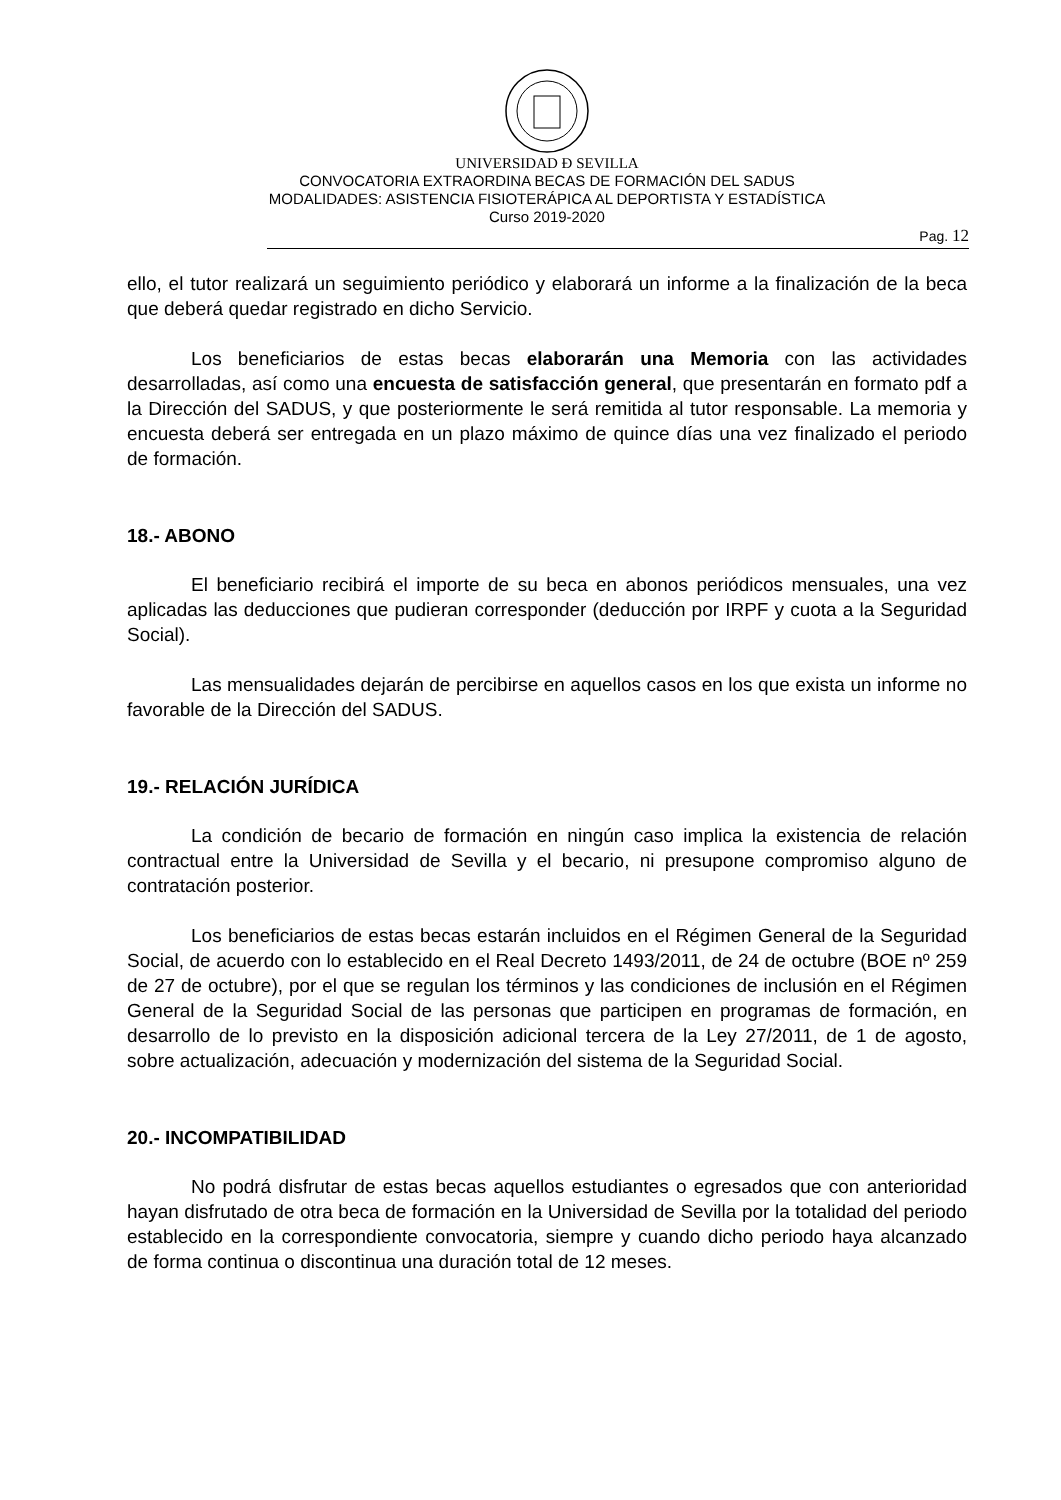UNIVERSIDAD Ð SEVILLA
CONVOCATORIA EXTRAORDINA BECAS DE FORMACIÓN DEL SADUS
MODALIDADES: ASISTENCIA FISIOTERÁPICA AL DEPORTISTA Y ESTADÍSTICA
Curso 2019-2020
Pag. 12
ello, el tutor realizará un seguimiento periódico y elaborará un informe a la finalización de la beca que deberá quedar registrado en dicho Servicio.
Los beneficiarios de estas becas elaborarán una Memoria con las actividades desarrolladas, así como una encuesta de satisfacción general, que presentarán en formato pdf a la Dirección del SADUS, y que posteriormente le será remitida al tutor responsable. La memoria y encuesta deberá ser entregada en un plazo máximo de quince días una vez finalizado el periodo de formación.
18.- ABONO
El beneficiario recibirá el importe de su beca en abonos periódicos mensuales, una vez aplicadas las deducciones que pudieran corresponder (deducción por IRPF y cuota a la Seguridad Social).
Las mensualidades dejarán de percibirse en aquellos casos en los que exista un informe no favorable de la Dirección del SADUS.
19.- RELACIÓN JURÍDICA
La condición de becario de formación en ningún caso implica la existencia de relación contractual entre la Universidad de Sevilla y el becario, ni presupone compromiso alguno de contratación posterior.
Los beneficiarios de estas becas estarán incluidos en el Régimen General de la Seguridad Social, de acuerdo con lo establecido en el Real Decreto 1493/2011, de 24 de octubre (BOE nº 259 de 27 de octubre), por el que se regulan los términos y las condiciones de inclusión en el Régimen General de la Seguridad Social de las personas que participen en programas de formación, en desarrollo de lo previsto en la disposición adicional tercera de la Ley 27/2011, de 1 de agosto, sobre actualización, adecuación y modernización del sistema de la Seguridad Social.
20.- INCOMPATIBILIDAD
No podrá disfrutar de estas becas aquellos estudiantes o egresados que con anterioridad hayan disfrutado de otra beca de formación en la Universidad de Sevilla por la totalidad del periodo establecido en la correspondiente convocatoria, siempre y cuando dicho periodo haya alcanzado de forma continua o discontinua una duración total de 12 meses.